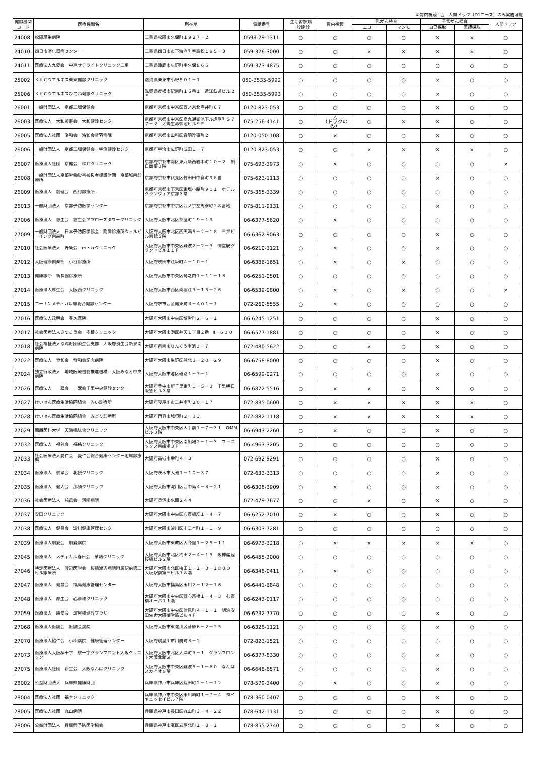①胃内視鏡：△　人間ドック（D1コース）のみ実施可能
| 健診機関 コード | 医療機関名 | 所在地 | 電話番号 | 生活習慣病 一般健診 | 胃内視鏡 | 乳がん検査 | | 子宮がん検査 | | 人間ドック |
| --- | --- | --- | --- | --- | --- | --- | --- | --- | --- | --- |
| | | | | | | エコー | マンモ | 自己採取 | 医師採取 | |
| 24008 | 松阪厚生病院 | 三重県松阪市久保町１９２７－２ | 0598-29-1311 | ○ | ○ | ○ | ○ | × | × | ○ |
| 24010 | 四日市消化器病センター | 三重県四日市市下海老町字高松１８５－３ | 059-326-3000 | ○ | ○ | × | × | × | × | ○ |
| 24011 | 医療法人九愛会 中京サテライトクリニック三重 | 三重県鈴鹿市庄野町字久保８６６ | 059-373-4875 | ○ | ○ | ○ | ○ | ○ | ○ | ○ |
| 25002 | ＫＫＣウエルネス栗東健診クリニック | 滋賀県栗東市小野５０１－１ | 050-3535-5992 | ○ | ○ | ○ | ○ | × | ○ | ○ |
| 25006 | ＫＫＣウエルネスひこね健診クリニック | 滋賀県彦根市駅東町１５番１ 近江鉄道ビル２Ｆ | 050-3535-5993 | ○ | ○ | ○ | ○ | × | ○ | ○ |
| 26001 | 一般財団法人 京都工場保健会 | 京都府京都市中京区西ノ京北壷井町６７ | 0120-823-053 | ○ | ○ | ○ | ○ | × | ○ | ○ |
| 26003 | 医療法人 大和英寿会 大和健診センター | 京都府京都市中京区烏丸通御池下ル虎屋町５７７－２ 太陽生命御池ビル９Ｆ | 075-256-4141 | ○ | △ （ドックのみ） | ○ | × | × | ○ | ○ |
| 26005 | 医療法人社団 洛和会 洛和会音羽病院 | 京都府京都市山科区音羽珍事町２ | 0120-050-108 | ○ | × | ○ | ○ | × | ○ | ○ |
| 26006 | 一般財団法人 京都工場保健会 宇治健診センター | 京都府宇治市広野町成田１－７ | 0120-823-053 | ○ | ○ | × | × | × | × | ○ |
| 26007 | 医療法人社団 京健会 松井クリニック | 京都府京都市南区東九条西岩本町１０－２ 朝日商事３階 | 075-693-3973 | ○ | × | ○ | ○ | ○ | ○ | × |
| 26008 | 一般財団法人京都労働災害被災者援護財団 京都城南診療所 | 京都府京都市伏見区竹田田中宮町９８番 | 075-623-1113 | ○ | ○ | ○ | ○ | × | ○ | ○ |
| 26009 | 医療法人 創健会 西村診療所 | 京都府京都市下京区東塩小路町９０１ ホテルグランヴィア京都３階 | 075-365-3339 | ○ | ○ | ○ | ○ | ○ | ○ | ○ |
| 26013 | 一般財団法人 京都予防医学センター | 京都府京都市中京区西ノ京左馬寮町２８番地 | 075-811-9131 | ○ | ○ | ○ | ○ | × | ○ | ○ |
| 27006 | 医療法人 恵生会 恵生会アプローズタワークリニック | 大阪府大阪市北区茶屋町１９－１９ | 06-6377-5620 | ○ | × | ○ | ○ | ○ | ○ | ○ |
| 27009 | 一般財団法人 日本予防医学協会 附属診療所ウェルビーイング南森町 | 大阪府大阪市北区西天満５－２－１８ 三共ビル東館５階 | 06-6362-9063 | ○ | ○ | ○ | ○ | × | ○ | ○ |
| 27010 | 社会医療法人 寿楽会 ｍ・ｏクリニック | 大阪府大阪市中央区難波２－２－３ 御堂筋グランドビル１１Ｆ | 06-6210-3121 | ○ | × | ○ | ○ | × | ○ | ○ |
| 27012 | 大阪健康倶楽部 小谷診療所 | 大阪府吹田市江坂町４－１０－１ | 06-6386-1651 | ○ | × | ○ | × | ○ | ○ | ○ |
| 27013 | 健康診断 新長堀診療所 | 大阪府大阪市中央区島之内１－１１－１８ | 06-6251-0501 | ○ | ○ | ○ | ○ | ○ | ○ | ○ |
| 27014 | 医療法人厚生会 大阪西クリニック | 大阪府大阪市西区南堀江３－１５－２６ | 06-6539-0800 | ○ | × | ○ | × | ○ | ○ | × |
| 27015 | コーナンメディカル鳳総合健診センター | 大阪府堺市西区鳳東町４－４０１－１ | 072-260-5555 | ○ | × | ○ | ○ | ○ | ○ | ○ |
| 27016 | 医療法人政明会 春次医院 | 大阪府大阪市中央区博労町２－６－１ | 06-6245-1251 | ○ | ○ | ○ | ○ | × | ○ | ○ |
| 27017 | 社会医療法人きつこう会 多根クリニック | 大阪府大阪市港区弁天１丁目２番 Ⅱ－６００ | 06-6577-1881 | ○ | ○ | ○ | ○ | × | ○ | ○ |
| 27018 | 社会福祉法人恩賜財団済生会支部 大阪府済生会新泉南病院 | 大阪府泉南市りんくう南浜３－７ | 072-480-5622 | ○ | ○ | × | ○ | × | ○ | ○ |
| 27022 | 医療法人 育和会 育和会記念病院 | 大阪府大阪市生野区巽北３－２０－２９ | 06-6758-8000 | ○ | ○ | ○ | ○ | × | ○ | ○ |
| 27024 | 独立行政法人 地域医療機能推進機構 大阪みなと中央病院 | 大阪府大阪市港区磯路１－７－１ | 06-6599-0271 | ○ | ○ | ○ | ○ | × | ○ | ○ |
| 27026 | 医療法人 一翠会 一翠会千里中央健診センター | 大阪府豊中市新千里東町１－５－３ 千里朝日阪急ビル３階 | 06-6872-5516 | ○ | × | × | ○ | × | ○ | ○ |
| 27027 | けいはん医療生活協同組合 みい診療所 | 大阪府寝屋川市三井南町２０－１７ | 072-835-0600 | ○ | × | × | × | × | × | ○ |
| 27028 | けいはん医療生活協同組合 みどり診療所 | 大阪府門真市城垣町２－３３ | 072-882-1118 | ○ | × | × | × | × | × | ○ |
| 27029 | 関西医科大学 天満橋総合クリニック | 大阪府大阪市中央区大手前１－７－３１ OMMビル３階 | 06-6943-2260 | ○ | × | ○ | ○ | × | ○ | ○ |
| 27032 | 医療法人 福慈会 福慈クリニック | 大阪府大阪市中央区南船場２－１－３ フェニックス南船場３Ｆ | 06-4963-3205 | ○ | ○ | ○ | ○ | ○ | ○ | ○ |
| 27033 | 社会医療法人愛仁会 愛仁会総合健康センター附属診療所 | 大阪府高槻市幸町４－３ | 072-692-9291 | ○ | ○ | ○ | ○ | × | ○ | ○ |
| 27034 | 医療法人 崇孝会 北摂クリニック | 大阪府茨木市大池１－１０－３７ | 072-633-3313 | ○ | ○ | ○ | ○ | × | ○ | ○ |
| 27035 | 医療法人 健人会 那須クリニック | 大阪府大阪市淀川区西中島４－４－２１ | 06-6308-3909 | ○ | × | ○ | ○ | × | ○ | ○ |
| 27036 | 社会医療法人 慈薫会 河崎病院 | 大阪府貝塚市水間２４４ | 072-479-7677 | ○ | ○ | × | ○ | × | ○ | ○ |
| 27037 | 安田クリニック | 大阪府大阪市中央区心斎橋筋１－４－７ | 06-6252-7010 | ○ | × | ○ | ○ | × | ○ | ○ |
| 27038 | 医療法人 健昌会 淀川健康管理センター | 大阪府大阪市淀川区十三本町１－１－９ | 06-6303-7281 | ○ | ○ | ○ | ○ | ○ | ○ | ○ |
| 27039 | 医療法人朋愛会 朋愛病院 | 大阪府大阪市東成区大今里１－２５－１１ | 06-6973-3218 | ○ | × | × | × | × | × | ○ |
| 27045 | 医療法人 メディカル春日会 革嶋クリニック | 大阪府大阪市北区梅田２－４－１３ 阪神産経桜橋ビル２階 | 06-6455-2000 | ○ | ○ | ○ | ○ | ○ | ○ | ○ |
| 27046 | 特定医療法人 渡辺医学会 桜橋渡辺病院附属駅前第三ビル診療所 | 大阪府大阪市北区梅田１－１－３－１８００ 大阪駅前第三ビル１８階 | 06-6348-0411 | ○ | × | ○ | ○ | ○ | ○ | ○ |
| 27047 | 医療法人 健昌会 福島健康管理センター | 大阪府大阪市福島区玉川２－１２－１６ | 06-6441-6848 | ○ | ○ | ○ | ○ | ○ | ○ | ○ |
| 27048 | 医療法人 厚生会 心斎橋クリニック | 大阪府大阪市中央区西心斎橋１－４－３ 心斎橋オーパ１１階 | 06-6243-0117 | ○ | ○ | ○ | ○ | ○ | ○ | ○ |
| 27059 | 医療法人 朋愛会 淀屋橋健診プラザ | 大阪府大阪市中央区伏見町４－１－１ 明治安田生命大阪御堂筋ビル４Ｆ | 06-6232-7770 | ○ | ○ | ○ | ○ | × | ○ | ○ |
| 27068 | 医療法人医誠会 医誠会病院 | 大阪府大阪市東淀川区菅原６－２－２５ | 06-6326-1121 | ○ | ○ | ○ | ○ | × | ○ | ○ |
| 27070 | 医療法人協仁会 小松病院 健康管理センター | 大阪府寝屋川市川勝町８－２ | 072-823-1521 | ○ | ○ | ○ | ○ | ○ | ○ | ○ |
| 27073 | 医療法人大阪桜十字 桜十字グランフロント大阪クリニック | 大阪府大阪市北区大深町３－１ グランフロント大阪北館6F | 06-6377-8330 | ○ | ○ | ○ | ○ | × | ○ | ○ |
| 27075 | 医療法人社団 新生会 大阪なんばクリニック | 大阪府大阪市中央区難波５－１－６０ なんばスカイオ９階 | 06-6648-8571 | ○ | ○ | ○ | ○ | × | ○ | ○ |
| 28002 | 公益財団法人 兵庫県健康財団 | 兵庫県神戸市兵庫区荒田町２－１－１２ | 078-579-3400 | ○ | × | ○ | ○ | × | ○ | ○ |
| 28004 | 医療法人社団 福本クリニック | 兵庫県神戸市中央区東川崎町１－７－４ ダイヤニッセイビル７階 | 078-360-0407 | ○ | ○ | ○ | ○ | × | ○ | ○ |
| 28005 | 医療法人社団 丸山病院 | 兵庫県神戸市長田区丸山町３－４－２２ | 078-642-1131 | ○ | ○ | ○ | ○ | × | ○ | ○ |
| 28006 | 公益財団法人 兵庫県予防医学協会 | 兵庫県神戸市灘区岩屋北町１－８－１ | 078-855-2740 | ○ | ○ | ○ | ○ | × | ○ | ○ |